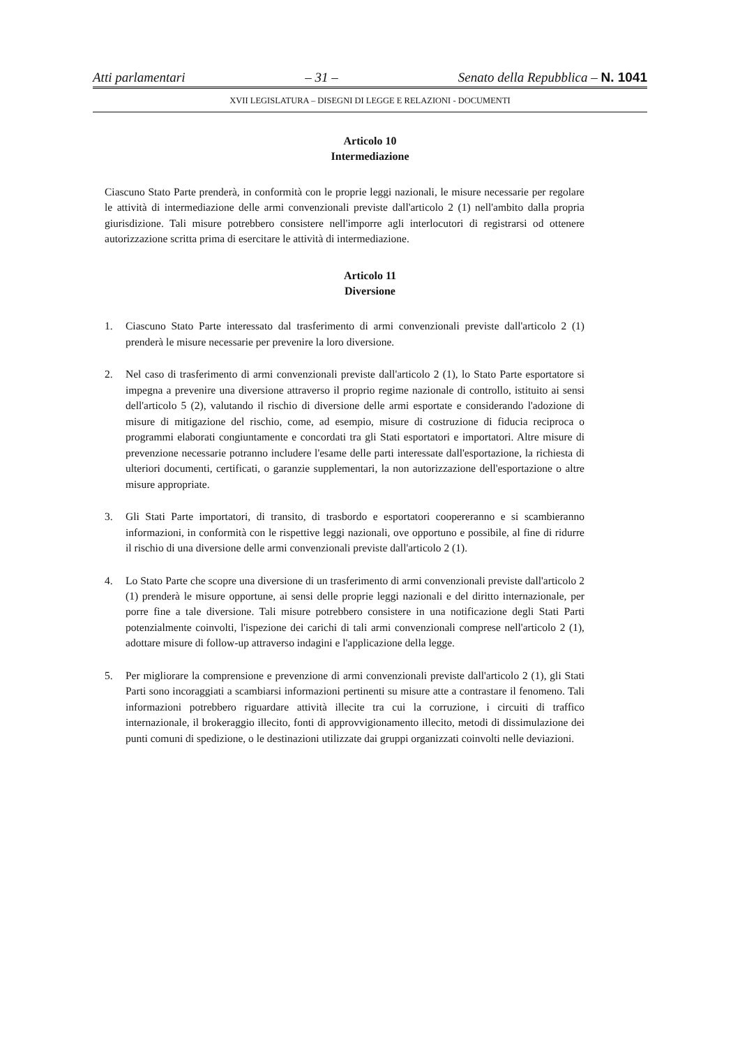Atti parlamentari – 31 – Senato della Repubblica – N. 1041
XVII LEGISLATURA – DISEGNI DI LEGGE E RELAZIONI - DOCUMENTI
Articolo 10
Intermediazione
Ciascuno Stato Parte prenderà, in conformità con le proprie leggi nazionali, le misure necessarie per regolare le attività di intermediazione delle armi convenzionali previste dall'articolo 2 (1) nell'ambito dalla propria giurisdizione. Tali misure potrebbero consistere nell'imporre agli interlocutori di registrarsi od ottenere autorizzazione scritta prima di esercitare le attività di intermediazione.
Articolo 11
Diversione
1. Ciascuno Stato Parte interessato dal trasferimento di armi convenzionali previste dall'articolo 2 (1) prenderà le misure necessarie per prevenire la loro diversione.
2. Nel caso di trasferimento di armi convenzionali previste dall'articolo 2 (1), lo Stato Parte esportatore si impegna a prevenire una diversione attraverso il proprio regime nazionale di controllo, istituito ai sensi dell'articolo 5 (2), valutando il rischio di diversione delle armi esportate e considerando l'adozione di misure di mitigazione del rischio, come, ad esempio, misure di costruzione di fiducia reciproca o programmi elaborati congiuntamente e concordati tra gli Stati esportatori e importatori. Altre misure di prevenzione necessarie potranno includere l'esame delle parti interessate dall'esportazione, la richiesta di ulteriori documenti, certificati, o garanzie supplementari, la non autorizzazione dell'esportazione o altre misure appropriate.
3. Gli Stati Parte importatori, di transito, di trasbordo e esportatori coopereranno e si scambieranno informazioni, in conformità con le rispettive leggi nazionali, ove opportuno e possibile, al fine di ridurre il rischio di una diversione delle armi convenzionali previste dall'articolo 2 (1).
4. Lo Stato Parte che scopre una diversione di un trasferimento di armi convenzionali previste dall'articolo 2 (1) prenderà le misure opportune, ai sensi delle proprie leggi nazionali e del diritto internazionale, per porre fine a tale diversione. Tali misure potrebbero consistere in una notificazione degli Stati Parti potenzialmente coinvolti, l'ispezione dei carichi di tali armi convenzionali comprese nell'articolo 2 (1), adottare misure di follow-up attraverso indagini e l'applicazione della legge.
5. Per migliorare la comprensione e prevenzione di armi convenzionali previste dall'articolo 2 (1), gli Stati Parti sono incoraggiati a scambiarsi informazioni pertinenti su misure atte a contrastare il fenomeno. Tali informazioni potrebbero riguardare attività illecite tra cui la corruzione, i circuiti di traffico internazionale, il brokeraggio illecito, fonti di approvvigionamento illecito, metodi di dissimulazione dei punti comuni di spedizione, o le destinazioni utilizzate dai gruppi organizzati coinvolti nelle deviazioni.